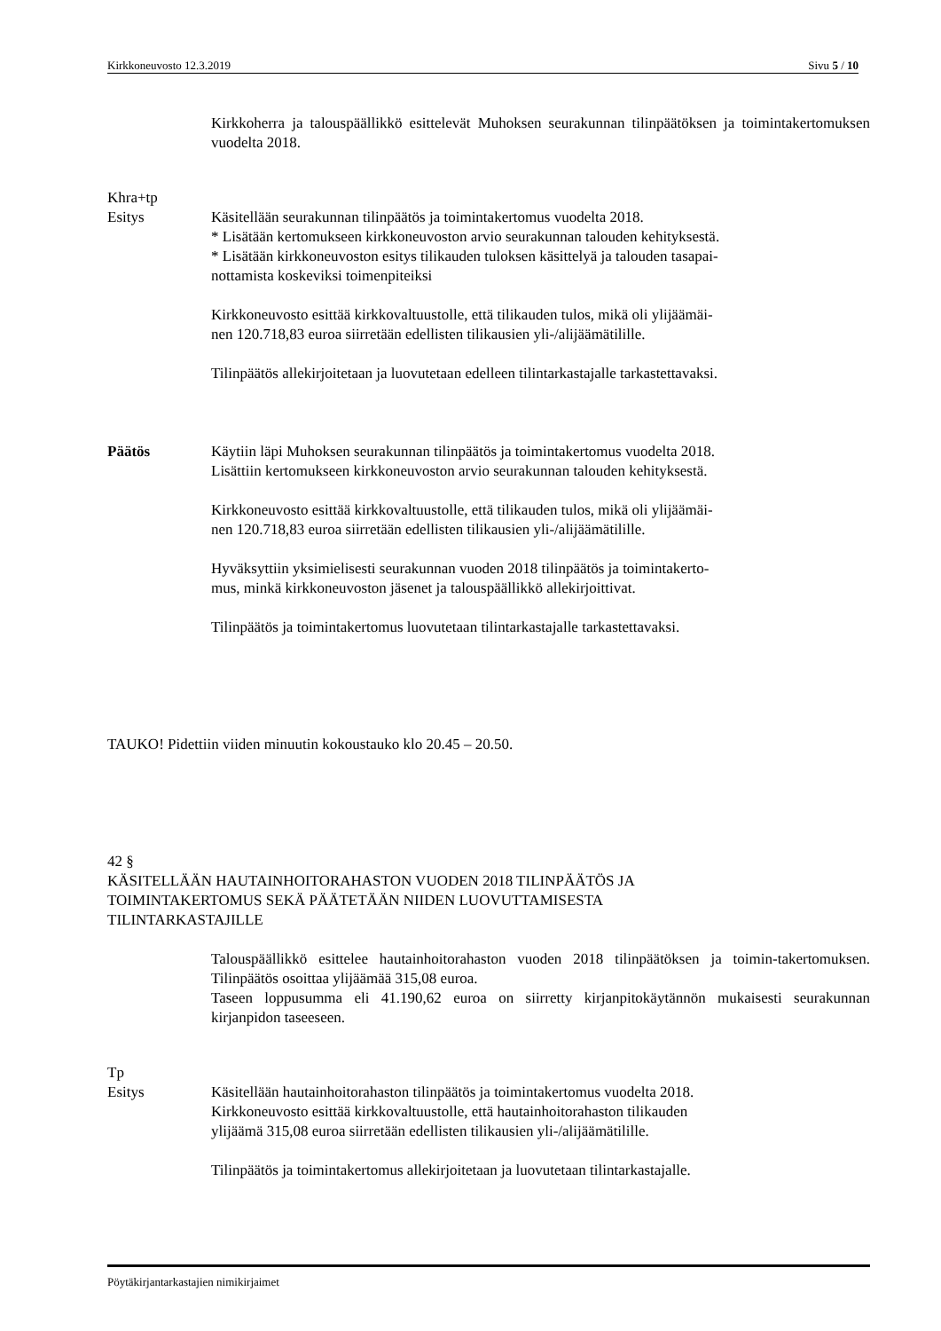Kirkkoneuvosto 12.3.2019 Sivu 5 / 10
Kirkkoherra ja talouspäällikkö esittelevät Muhoksen seurakunnan tilinpäätöksen ja toimintakertomuksen vuodelta 2018.
Khra+tp
Esitys Käsitellään seurakunnan tilinpäätös ja toimintakertomus vuodelta 2018.
* Lisätään kertomukseen kirkkoneuvoston arvio seurakunnan talouden kehityksestä.
* Lisätään kirkkoneuvoston esitys tilikauden tuloksen käsittelyä ja talouden tasapai-
nottamista koskeviksi toimenpiteiksi
Kirkkoneuvosto esittää kirkkovaltuustolle, että tilikauden tulos, mikä oli ylijäämäi-
nen 120.718,83 euroa siirretään edellisten tilikausien yli-/alijäämätilille.
Tilinpäätös allekirjoitetaan ja luovutetaan edelleen tilintarkastajalle tarkastettavaksi.
Päätös Käytiin läpi Muhoksen seurakunnan tilinpäätös ja toimintakertomus vuodelta 2018.
Lisättiin kertomukseen kirkkoneuvoston arvio seurakunnan talouden kehityksestä.
Kirkkoneuvosto esittää kirkkovaltuustolle, että tilikauden tulos, mikä oli ylijäämäi-
nen 120.718,83 euroa siirretään edellisten tilikausien yli-/alijäämätilille.
Hyväksyttiin yksimielisesti seurakunnan vuoden 2018 tilinpäätös ja toimintakerto-
mus, minkä kirkkoneuvoston jäsenet ja talouspäällikkö allekirjoittivat.
Tilinpäätös ja toimintakertomus luovutetaan tilintarkastajalle tarkastettavaksi.
TAUKO! Pidettiin viiden minuutin kokoustauko klo 20.45 – 20.50.
42 §
KÄSITELLÄÄN HAUTAINHOITORAHASTON VUODEN 2018 TILINPÄÄTÖS JA
TOIMINTAKERTOMUS SEKÄ PÄÄTETÄÄN NIIDEN LUOVUTTAMISESTA
TILINTARKASTAJILLE
Talouspäällikkö esittelee hautainhoitorahaston vuoden 2018 tilinpäätöksen ja toimin-takertomuksen. Tilinpäätös osoittaa ylijäämää 315,08 euroa.
Taseen loppusumma eli 41.190,62 euroa on siirretty kirjanpitokäytännön mukaisesti seurakunnan kirjanpidon taseeseen.
Tp
Esitys Käsitellään hautainhoitorahaston tilinpäätös ja toimintakertomus vuodelta 2018.
Kirkkoneuvosto esittää kirkkovaltuustolle, että hautainhoitorahaston tilikauden
ylijäämä 315,08 euroa siirretään edellisten tilikausien yli-/alijäämätilille.
Tilinpäätös ja toimintakertomus allekirjoitetaan ja luovutetaan tilintarkastajalle.
Pöytäkirjantarkastajien nimikirjaimet